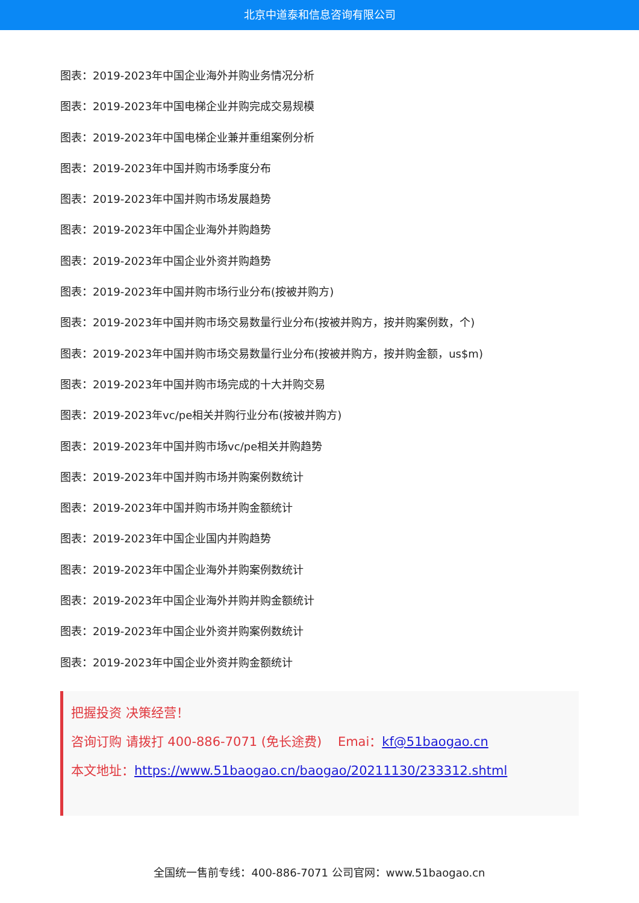北京中道泰和信息咨询有限公司
图表：2019-2023年中国企业海外并购业务情况分析
图表：2019-2023年中国电梯企业并购完成交易规模
图表：2019-2023年中国电梯企业兼并重组案例分析
图表：2019-2023年中国并购市场季度分布
图表：2019-2023年中国并购市场发展趋势
图表：2019-2023年中国企业海外并购趋势
图表：2019-2023年中国企业外资并购趋势
图表：2019-2023年中国并购市场行业分布(按被并购方)
图表：2019-2023年中国并购市场交易数量行业分布(按被并购方，按并购案例数，个)
图表：2019-2023年中国并购市场交易数量行业分布(按被并购方，按并购金额，us$m)
图表：2019-2023年中国并购市场完成的十大并购交易
图表：2019-2023年vc/pe相关并购行业分布(按被并购方)
图表：2019-2023年中国并购市场vc/pe相关并购趋势
图表：2019-2023年中国并购市场并购案例数统计
图表：2019-2023年中国并购市场并购金额统计
图表：2019-2023年中国企业国内并购趋势
图表：2019-2023年中国企业海外并购案例数统计
图表：2019-2023年中国企业海外并购并购金额统计
图表：2019-2023年中国企业外资并购案例数统计
图表：2019-2023年中国企业外资并购金额统计
把握投资 决策经营！
咨询订购 请拨打 400-886-7071 (免长途费) Emai：kf@51baogao.cn
本文地址：https://www.51baogao.cn/baogao/20211130/233312.shtml
全国统一售前专线：400-886-7071 公司官网：www.51baogao.cn